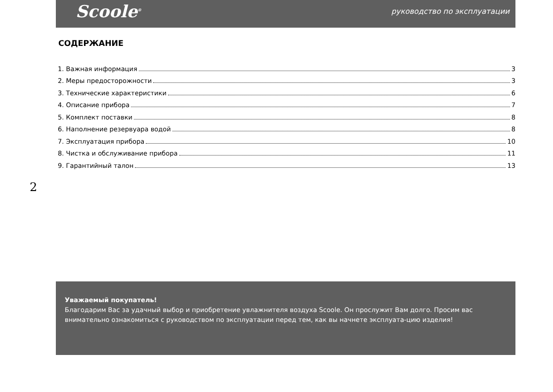Scoole<sup>®</sup> руководство по эксплуатации
СОДЕРЖАНИЕ
1. Важная информация 3
2. Меры предосторожности 3
3. Технические характеристики 6
4. Описание прибора 7
5. Комплект поставки 8
6. Наполнение резервуара водой 8
7. Эксплуатация прибора 10
8. Чистка и обслуживание прибора 11
9. Гарантийный талон 13
2
Уважаемый покупатель!
Благодарим Вас за удачный выбор и приобретение увлажнителя воздуха Scoole. Он прослужит Вам долго. Просим вас внимательно ознакомиться с руководством по эксплуатации перед тем, как вы начнете эксплуата-цию изделия!